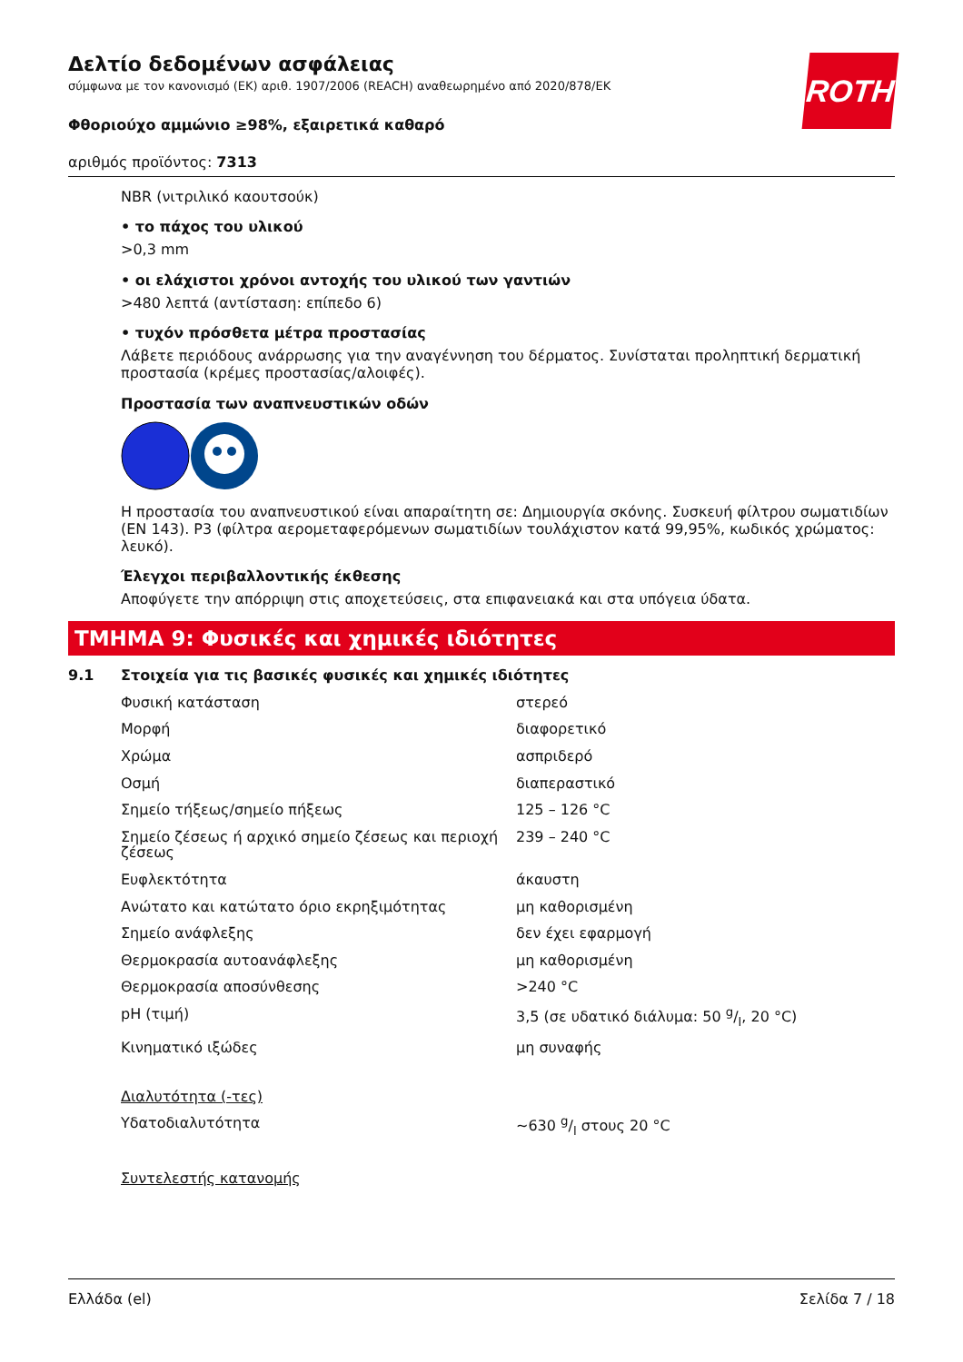ROTH
Δελτίο δεδομένων ασφάλειας
σύμφωνα με τον κανονισμό (ΕΚ) αριθ. 1907/2006 (REACH) αναθεωρημένο από 2020/878/ΕΚ
Φθοριούχο αμμώνιο ≥98%, εξαιρετικά καθαρό
αριθμός προϊόντος: 7313
NBR (νιτριλικό καουτσούκ)
• το πάχος του υλικού
>0,3 mm
• οι ελάχιστοι χρόνοι αντοχής του υλικού των γαντιών
>480 λεπτά (αντίσταση: επίπεδο 6)
• τυχόν πρόσθετα μέτρα προστασίας
Λάβετε περιόδους ανάρρωσης για την αναγέννηση του δέρματος. Συνίσταται προληπτική δερματική προστασία (κρέμες προστασίας/αλοιφές).
Προστασία των αναπνευστικών οδών
Η προστασία του αναπνευστικού είναι απαραίτητη σε: Δημιουργία σκόνης. Συσκευή φίλτρου σωματιδίων (EN 143). P3 (φίλτρα αερομεταφερόμενων σωματιδίων τουλάχιστον κατά 99,95%, κωδικός χρώματος: λευκό).
Έλεγχοι περιβαλλοντικής έκθεσης
Αποφύγετε την απόρριψη στις αποχετεύσεις, στα επιφανειακά και στα υπόγεια ύδατα.
ΤΜΗΜΑ 9: Φυσικές και χημικές ιδιότητες
9.1 Στοιχεία για τις βασικές φυσικές και χημικές ιδιότητες
| Φυσική κατάσταση | στερεό |
| Μορφή | διαφορετικό |
| Χρώμα | ασπριδερό |
| Οσμή | διαπεραστικό |
| Σημείο τήξεως/σημείο πήξεως | 125 – 126 °C |
| Σημείο ζέσεως ή αρχικό σημείο ζέσεως και περιοχή ζέσεως | 239 – 240 °C |
| Ευφλεκτότητα | άκαυστη |
| Ανώτατο και κατώτατο όριο εκρηξιμότητας | μη καθορισμένη |
| Σημείο ανάφλεξης | δεν έχει εφαρμογή |
| Θερμοκρασία αυτοανάφλεξης | μη καθορισμένη |
| Θερμοκρασία αποσύνθεσης | >240 °C |
| pH (τιμή) | 3,5 (σε υδατικό διάλυμα: 50 g/l, 20 °C) |
| Κινηματικό ιξώδες | μη συναφής |
| Διαλυτότητα (-τες) | |
| Υδατοδιαλυτότητα | ~630 g/l στους 20 °C |
| Συντελεστής κατανομής | |
Ελλάδα (el) Σελίδα 7 / 18